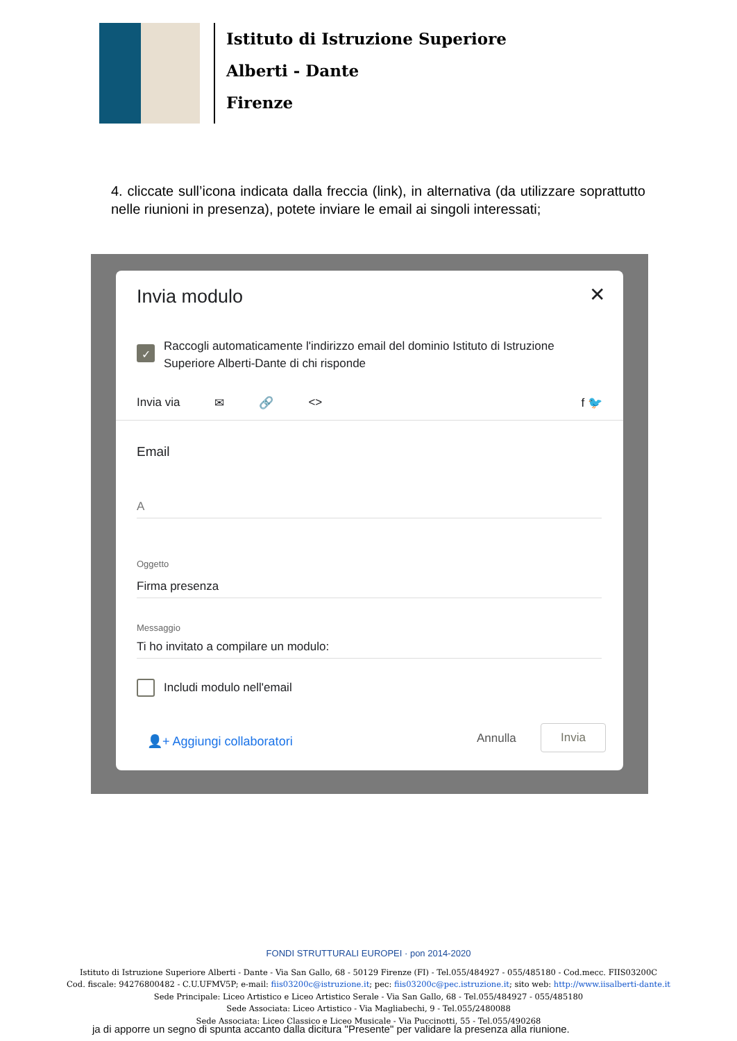Istituto di Istruzione Superiore
Alberti - Dante
Firenze
4. cliccate sull’icona indicata dalla freccia (link), in alternativa (da utilizzare soprattutto nelle riunioni in presenza), potete inviare le email ai singoli interessati;
Invia modulo ✕
✓
Raccogli automaticamente l'indirizzo email del dominio Istituto di Istruzione Superiore Alberti-Dante di chi risponde
Invia via ✉ 🔗 <> f 🐦
Email
A
Oggetto
Firma presenza
Messaggio
Ti ho invitato a compilare un modulo:
Includi modulo nell'email
👤+ Aggiungi collaboratori Annulla
Invia
ja di apporre un segno di spunta accanto dalla dicitura "Presente" per validare la presenza alla riunione.
FONDI STRUTTURALI EUROPEI · pon 2014-2020
Istituto di Istruzione Superiore Alberti - Dante - Via San Gallo, 68 - 50129 Firenze (FI) - Tel.055/484927 - 055/485180 - Cod.mecc. FIIS03200C
Cod. fiscale: 94276800482 - C.U.UFMV5P; e-mail: fiis03200c@istruzione.it; pec: fiis03200c@pec.istruzione.it; sito web: http://www.iisalberti-dante.it
Sede Principale: Liceo Artistico e Liceo Artistico Serale - Via San Gallo, 68 - Tel.055/484927 - 055/485180
Sede Associata: Liceo Artistico - Via Magliabechi, 9 - Tel.055/2480088
Sede Associata: Liceo Classico e Liceo Musicale - Via Puccinotti, 55 - Tel.055/490268